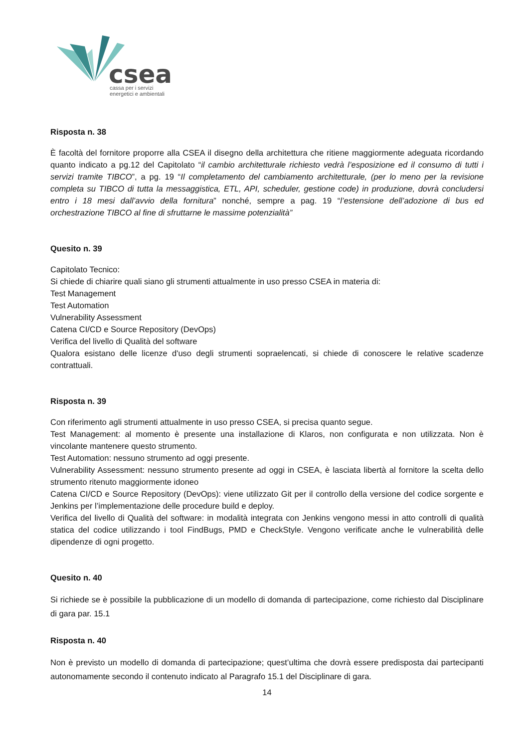csea
cassa per i servizi
energetici e ambientali
Risposta n. 38
È facoltà del fornitore proporre alla CSEA il disegno della architettura che ritiene maggiormente adeguata ricordando quanto indicato a pg.12 del Capitolato “il cambio architetturale richiesto vedrà l’esposizione ed il consumo di tutti i servizi tramite TIBCO”, a pg. 19 “Il completamento del cambiamento architetturale, (per lo meno per la revisione completa su TIBCO di tutta la messaggistica, ETL, API, scheduler, gestione code) in produzione, dovrà concludersi entro i 18 mesi dall’avvio della fornitura” nonché, sempre a pag. 19 “l’estensione dell’adozione di bus ed orchestrazione TIBCO al fine di sfruttarne le massime potenzialità”
Quesito n. 39
Capitolato Tecnico:
Si chiede di chiarire quali siano gli strumenti attualmente in uso presso CSEA in materia di:
Test Management
Test Automation
Vulnerability Assessment
Catena CI/CD e Source Repository (DevOps)
Verifica del livello di Qualità del software
Qualora esistano delle licenze d'uso degli strumenti sopraelencati, si chiede di conoscere le relative scadenze contrattuali.
Risposta n. 39
Con riferimento agli strumenti attualmente in uso presso CSEA, si precisa quanto segue.
Test Management: al momento è presente una installazione di Klaros, non configurata e non utilizzata. Non è vincolante mantenere questo strumento.
Test Automation: nessuno strumento ad oggi presente.
Vulnerability Assessment: nessuno strumento presente ad oggi in CSEA, è lasciata libertà al fornitore la scelta dello strumento ritenuto maggiormente idoneo
Catena CI/CD e Source Repository (DevOps): viene utilizzato Git per il controllo della versione del codice sorgente e Jenkins per l’implementazione delle procedure build e deploy.
Verifica del livello di Qualità del software: in modalità integrata con Jenkins vengono messi in atto controlli di qualità statica del codice utilizzando i tool FindBugs, PMD e CheckStyle. Vengono verificate anche le vulnerabilità delle dipendenze di ogni progetto.
Quesito n. 40
Si richiede se è possibile la pubblicazione di un modello di domanda di partecipazione, come richiesto dal Disciplinare di gara par. 15.1
Risposta n. 40
Non è previsto un modello di domanda di partecipazione; quest’ultima che dovrà essere predisposta dai partecipanti autonomamente secondo il contenuto indicato al Paragrafo 15.1 del Disciplinare di gara.
14